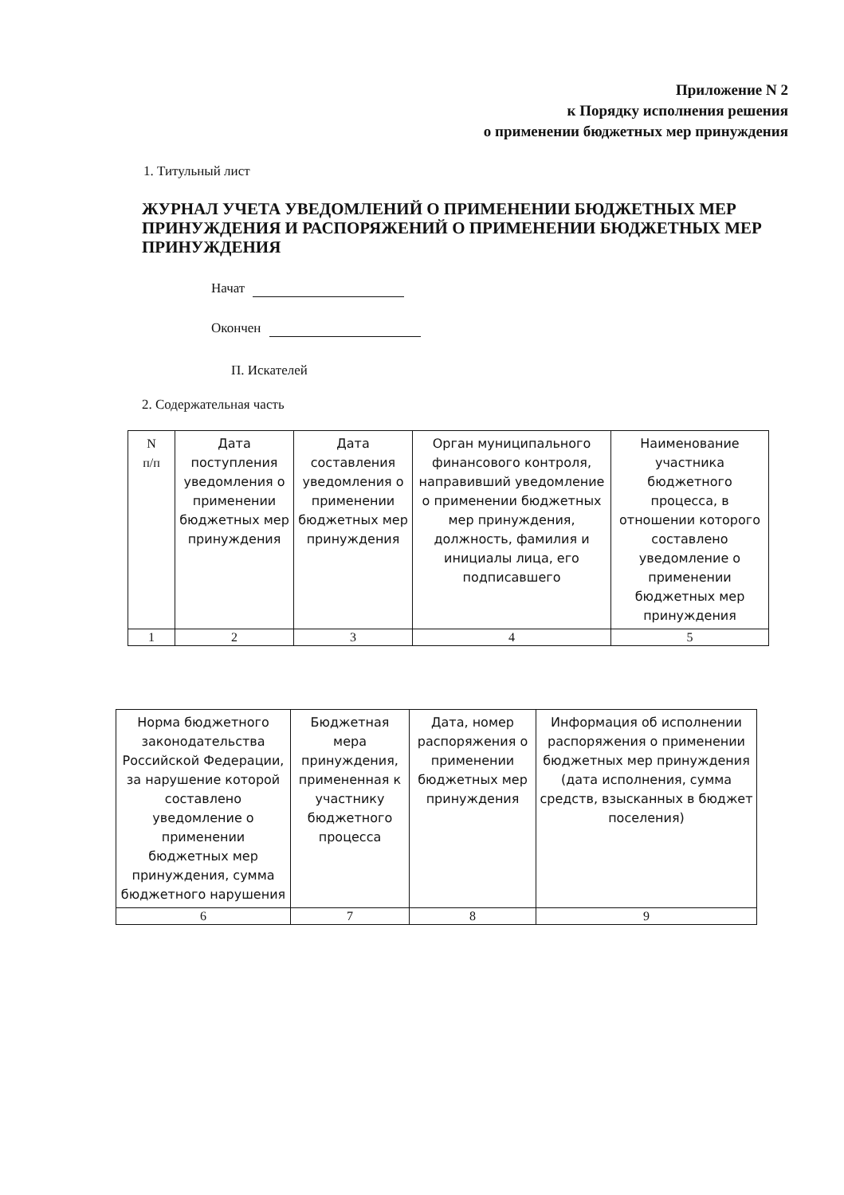Приложение N 2
к Порядку исполнения решения
о применении бюджетных мер принуждения
1. Титульный лист
ЖУРНАЛ УЧЕТА УВЕДОМЛЕНИЙ О ПРИМЕНЕНИИ БЮДЖЕТНЫХ МЕР ПРИНУЖДЕНИЯ И РАСПОРЯЖЕНИЙ О ПРИМЕНЕНИИ БЮДЖЕТНЫХ МЕР ПРИНУЖДЕНИЯ
Начат
Окончен
П. Искателей
2. Содержательная часть
| N п/п | Дата поступления уведомления о применении бюджетных мер принуждения | Дата составления уведомления о применении бюджетных мер принуждения | Орган муниципального финансового контроля, направивший уведомление о применении бюджетных мер принуждения, должность, фамилия и инициалы лица, его подписавшего | Наименование участника бюджетного процесса, в отношении которого составлено уведомление о применении бюджетных мер принуждения |
| 1 | 2 | 3 | 4 | 5 |
| Норма бюджетного законодательства Российской Федерации, за нарушение которой составлено уведомление о применении бюджетных мер принуждения, сумма бюджетного нарушения | Бюджетная мера принуждения, примененная к участнику бюджетного процесса | Дата, номер распоряжения о применении бюджетных мер принуждения | Информация об исполнении распоряжения о применении бюджетных мер принуждения (дата исполнения, сумма средств, взысканных в бюджет поселения) |
| 6 | 7 | 8 | 9 |